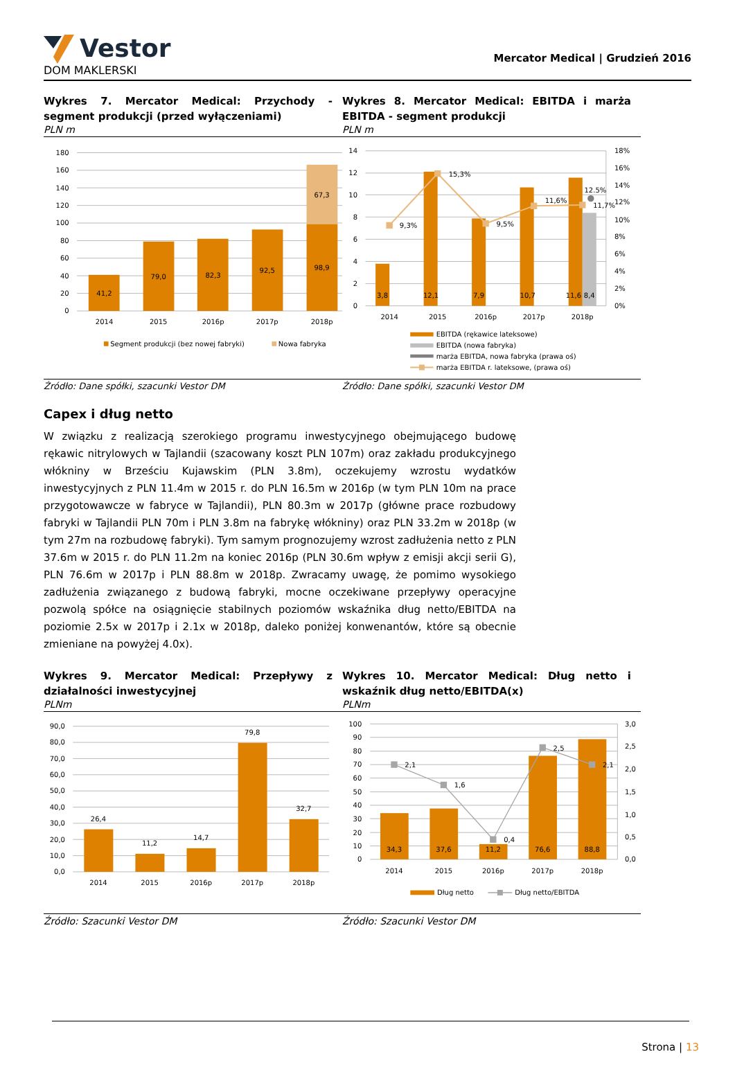Vestor
DOM MAKLERSKI
Mercator Medical | Grudzień 2016
Wykres 7. Mercator Medical: Przychody - segment produkcji (przed wyłączeniami)
PLN m
Wykres 8. Mercator Medical: EBITDA i marża EBITDA - segment produkcji
PLN m
0
20
40
60
80
100
120
140
160
180
41,2
79,0
82,3
92,5
98,9
67,3
2014
2015
2016p
2017p
2018p
Segment produkcji (bez nowej fabryki)
Nowa fabryka
0
2
4
6
8
10
12
14
0%
2%
4%
6%
8%
10%
12%
14%
16%
18%
9,3%
15,3%
9,5%
11,6%
12.5%
11,7%
3,8
12,1
7,9
10,7
11,6
8,4
2014
2015
2016p
2017p
2018p
EBITDA (rękawice lateksowe)
EBITDA (nowa fabryka)
marża EBITDA, nowa fabryka (prawa oś)
marża EBITDA r. lateksowe, (prawa oś)
Źródło: Dane spółki, szacunki Vestor DM
Źródło: Dane spółki, szacunki Vestor DM
Capex i dług netto
W związku z realizacją szerokiego programu inwestycyjnego obejmującego budowę rękawic nitrylowych w Tajlandii (szacowany koszt PLN 107m) oraz zakładu produkcyjnego włókniny w Brześciu Kujawskim (PLN 3.8m), oczekujemy wzrostu wydatków inwestycyjnych z PLN 11.4m w 2015 r. do PLN 16.5m w 2016p (w tym PLN 10m na prace przygotowawcze w fabryce w Tajlandii), PLN 80.3m w 2017p (główne prace rozbudowy fabryki w Tajlandii PLN 70m i PLN 3.8m na fabrykę włókniny) oraz PLN 33.2m w 2018p (w tym 27m na rozbudowę fabryki). Tym samym prognozujemy wzrost zadłużenia netto z PLN 37.6m w 2015 r. do PLN 11.2m na koniec 2016p (PLN 30.6m wpływ z emisji akcji serii G), PLN 76.6m w 2017p i PLN 88.8m w 2018p. Zwracamy uwagę, że pomimo wysokiego zadłużenia związanego z budową fabryki, mocne oczekiwane przepływy operacyjne pozwolą spółce na osiągnięcie stabilnych poziomów wskaźnika dług netto/EBITDA na poziomie 2.5x w 2017p i 2.1x w 2018p, daleko poniżej konwenantów, które są obecnie zmieniane na powyżej 4.0x).
Wykres 9. Mercator Medical: Przepływy z działalności inwestycyjnej
PLNm
Wykres 10. Mercator Medical: Dług netto i wskaźnik dług netto/EBITDA(x)
PLNm
0,0
10,0
20,0
30,0
40,0
50,0
60,0
70,0
80,0
90,0
26,4
11,2
14,7
79,8
32,7
2014
2015
2016p
2017p
2018p
0
10
20
30
40
50
60
70
80
90
100
0,0
0,5
1,0
1,5
2,0
2,5
3,0
2,1
1,6
0,4
2,5
2,1
34,3
37,6
11,2
76,6
88,8
2014
2015
2016p
2017p
2018p
Dług netto
Dług netto/EBITDA
Źródło: Szacunki Vestor DM Źródło: Szacunki Vestor DM
Strona | 13